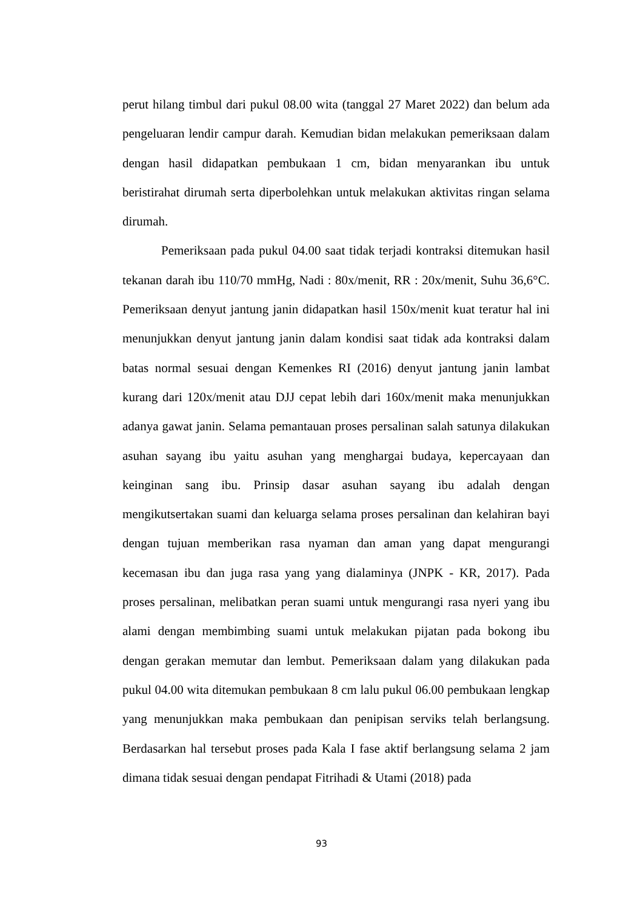perut hilang timbul dari pukul 08.00 wita (tanggal 27 Maret 2022) dan belum ada pengeluaran lendir campur darah. Kemudian bidan melakukan pemeriksaan dalam dengan hasil didapatkan pembukaan 1 cm, bidan menyarankan ibu untuk beristirahat dirumah serta diperbolehkan untuk melakukan aktivitas ringan selama dirumah.
Pemeriksaan pada pukul 04.00 saat tidak terjadi kontraksi ditemukan hasil tekanan darah ibu 110/70 mmHg, Nadi : 80x/menit, RR : 20x/menit, Suhu 36,6°C. Pemeriksaan denyut jantung janin didapatkan hasil 150x/menit kuat teratur hal ini menunjukkan denyut jantung janin dalam kondisi saat tidak ada kontraksi dalam batas normal sesuai dengan Kemenkes RI (2016) denyut jantung janin lambat kurang dari 120x/menit atau DJJ cepat lebih dari 160x/menit maka menunjukkan adanya gawat janin. Selama pemantauan proses persalinan salah satunya dilakukan asuhan sayang ibu yaitu asuhan yang menghargai budaya, kepercayaan dan keinginan sang ibu. Prinsip dasar asuhan sayang ibu adalah dengan mengikutsertakan suami dan keluarga selama proses persalinan dan kelahiran bayi dengan tujuan memberikan rasa nyaman dan aman yang dapat mengurangi kecemasan ibu dan juga rasa yang yang dialaminya (JNPK - KR, 2017). Pada proses persalinan, melibatkan peran suami untuk mengurangi rasa nyeri yang ibu alami dengan membimbing suami untuk melakukan pijatan pada bokong ibu dengan gerakan memutar dan lembut. Pemeriksaan dalam yang dilakukan pada pukul 04.00 wita ditemukan pembukaan 8 cm lalu pukul 06.00 pembukaan lengkap yang menunjukkan maka pembukaan dan penipisan serviks telah berlangsung. Berdasarkan hal tersebut proses pada Kala I fase aktif berlangsung selama 2 jam dimana tidak sesuai dengan pendapat Fitrihadi & Utami (2018) pada
93